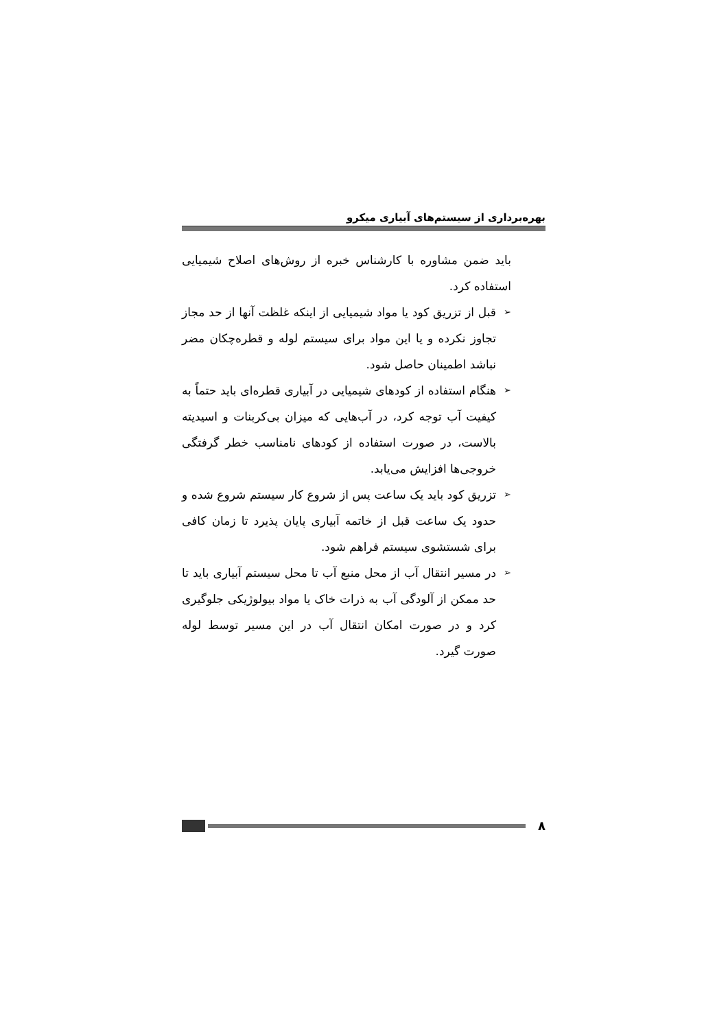بهره‌برداری از سیستم‌های آبیاری میکرو
باید ضمن مشاوره با کارشناس خبره از روش‌های اصلاح شیمیایی استفاده کرد.
➢ قبل از تزریق کود یا مواد شیمیایی از اینکه غلظت آنها از حد مجاز تجاوز نکرده و یا این مواد برای سیستم لوله و قطره‌چکان مضر نباشد اطمینان حاصل شود.
➢ هنگام استفاده از کودهای شیمیایی در آبیاری قطره‌ای باید حتماً به کیفیت آب توجه کرد، در آب‌هایی که میزان بی‌کربنات و اسیدیته بالاست، در صورت استفاده از کودهای نامناسب خطر گرفتگی خروجی‌ها افزایش می‌یابد.
➢ تزریق کود باید یک ساعت پس از شروع کار سیستم شروع شده و حدود یک ساعت قبل از خاتمه آبیاری پایان پذیرد تا زمان کافی برای شستشوی سیستم فراهم شود.
➢ در مسیر انتقال آب از محل منبع آب تا محل سیستم آبیاری باید تا حد ممکن از آلودگی آب به ذرات خاک یا مواد بیولوژیکی جلوگیری کرد و در صورت امکان انتقال آب در این مسیر توسط لوله صورت گیرد.
۸